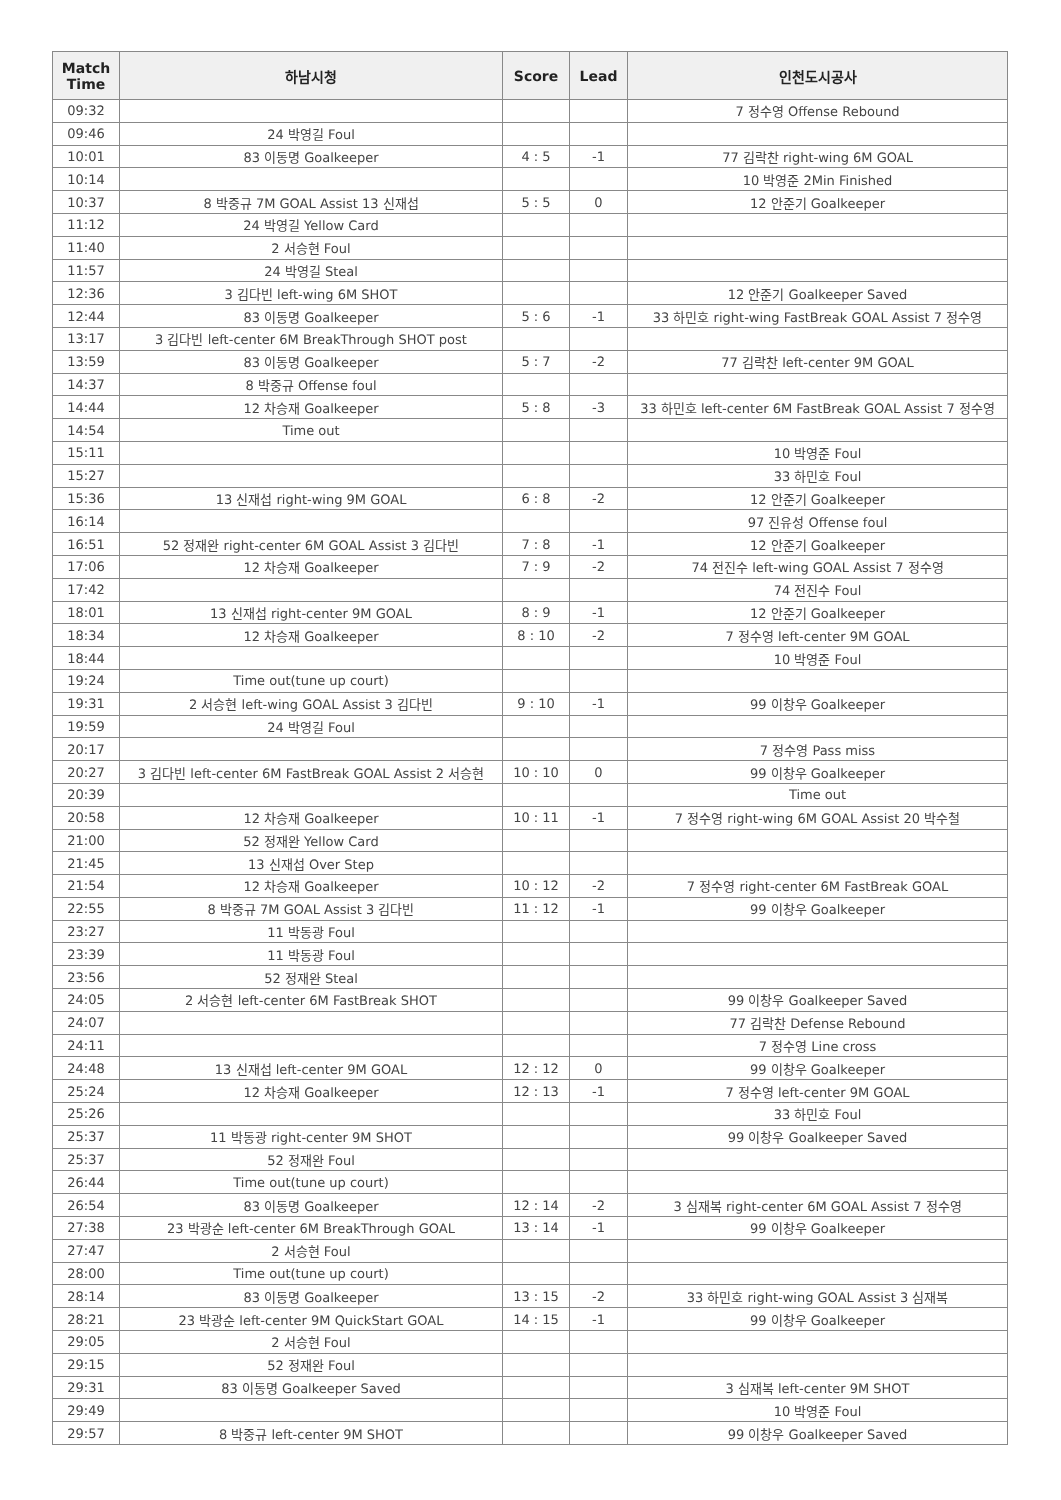| Match Time | 하남시청 | Score | Lead | 인천도시공사 |
| --- | --- | --- | --- | --- |
| 09:32 | | | | 7 정수영 Offense Rebound |
| 09:46 | 24 박영길 Foul | | | |
| 10:01 | 83 이동명 Goalkeeper | 4 : 5 | -1 | 77 김락찬 right-wing 6M GOAL |
| 10:14 | | | | 10 박영준 2Min Finished |
| 10:37 | 8 박중규 7M GOAL Assist 13 신재섭 | 5 : 5 | 0 | 12 안준기 Goalkeeper |
| 11:12 | 24 박영길 Yellow Card | | | |
| 11:40 | 2 서승현 Foul | | | |
| 11:57 | 24 박영길 Steal | | | |
| 12:36 | 3 김다빈 left-wing 6M SHOT | | | 12 안준기 Goalkeeper Saved |
| 12:44 | 83 이동명 Goalkeeper | 5 : 6 | -1 | 33 하민호 right-wing FastBreak GOAL Assist 7 정수영 |
| 13:17 | 3 김다빈 left-center 6M BreakThrough SHOT post | | | |
| 13:59 | 83 이동명 Goalkeeper | 5 : 7 | -2 | 77 김락찬 left-center 9M GOAL |
| 14:37 | 8 박중규 Offense foul | | | |
| 14:44 | 12 차승재 Goalkeeper | 5 : 8 | -3 | 33 하민호 left-center 6M FastBreak GOAL Assist 7 정수영 |
| 14:54 | Time out | | | |
| 15:11 | | | | 10 박영준 Foul |
| 15:27 | | | | 33 하민호 Foul |
| 15:36 | 13 신재섭 right-wing 9M GOAL | 6 : 8 | -2 | 12 안준기 Goalkeeper |
| 16:14 | | | | 97 진유성 Offense foul |
| 16:51 | 52 정재완 right-center 6M GOAL Assist 3 김다빈 | 7 : 8 | -1 | 12 안준기 Goalkeeper |
| 17:06 | 12 차승재 Goalkeeper | 7 : 9 | -2 | 74 전진수 left-wing GOAL Assist 7 정수영 |
| 17:42 | | | | 74 전진수 Foul |
| 18:01 | 13 신재섭 right-center 9M GOAL | 8 : 9 | -1 | 12 안준기 Goalkeeper |
| 18:34 | 12 차승재 Goalkeeper | 8 : 10 | -2 | 7 정수영 left-center 9M GOAL |
| 18:44 | | | | 10 박영준 Foul |
| 19:24 | Time out(tune up court) | | | |
| 19:31 | 2 서승현 left-wing GOAL Assist 3 김다빈 | 9 : 10 | -1 | 99 이창우 Goalkeeper |
| 19:59 | 24 박영길 Foul | | | |
| 20:17 | | | | 7 정수영 Pass miss |
| 20:27 | 3 김다빈 left-center 6M FastBreak GOAL Assist 2 서승현 | 10 : 10 | 0 | 99 이창우 Goalkeeper |
| 20:39 | | | | Time out |
| 20:58 | 12 차승재 Goalkeeper | 10 : 11 | -1 | 7 정수영 right-wing 6M GOAL Assist 20 박수철 |
| 21:00 | 52 정재완 Yellow Card | | | |
| 21:45 | 13 신재섭 Over Step | | | |
| 21:54 | 12 차승재 Goalkeeper | 10 : 12 | -2 | 7 정수영 right-center 6M FastBreak GOAL |
| 22:55 | 8 박중규 7M GOAL Assist 3 김다빈 | 11 : 12 | -1 | 99 이창우 Goalkeeper |
| 23:27 | 11 박동광 Foul | | | |
| 23:39 | 11 박동광 Foul | | | |
| 23:56 | 52 정재완 Steal | | | |
| 24:05 | 2 서승현 left-center 6M FastBreak SHOT | | | 99 이창우 Goalkeeper Saved |
| 24:07 | | | | 77 김락찬 Defense Rebound |
| 24:11 | | | | 7 정수영 Line cross |
| 24:48 | 13 신재섭 left-center 9M GOAL | 12 : 12 | 0 | 99 이창우 Goalkeeper |
| 25:24 | 12 차승재 Goalkeeper | 12 : 13 | -1 | 7 정수영 left-center 9M GOAL |
| 25:26 | | | | 33 하민호 Foul |
| 25:37 | 11 박동광 right-center 9M SHOT | | | 99 이창우 Goalkeeper Saved |
| 25:37 | 52 정재완 Foul | | | |
| 26:44 | Time out(tune up court) | | | |
| 26:54 | 83 이동명 Goalkeeper | 12 : 14 | -2 | 3 심재복 right-center 6M GOAL Assist 7 정수영 |
| 27:38 | 23 박광순 left-center 6M BreakThrough GOAL | 13 : 14 | -1 | 99 이창우 Goalkeeper |
| 27:47 | 2 서승현 Foul | | | |
| 28:00 | Time out(tune up court) | | | |
| 28:14 | 83 이동명 Goalkeeper | 13 : 15 | -2 | 33 하민호 right-wing GOAL Assist 3 심재복 |
| 28:21 | 23 박광순 left-center 9M QuickStart GOAL | 14 : 15 | -1 | 99 이창우 Goalkeeper |
| 29:05 | 2 서승현 Foul | | | |
| 29:15 | 52 정재완 Foul | | | |
| 29:31 | 83 이동명 Goalkeeper Saved | | | 3 심재복 left-center 9M SHOT |
| 29:49 | | | | 10 박영준 Foul |
| 29:57 | 8 박중규 left-center 9M SHOT | | | 99 이창우 Goalkeeper Saved |